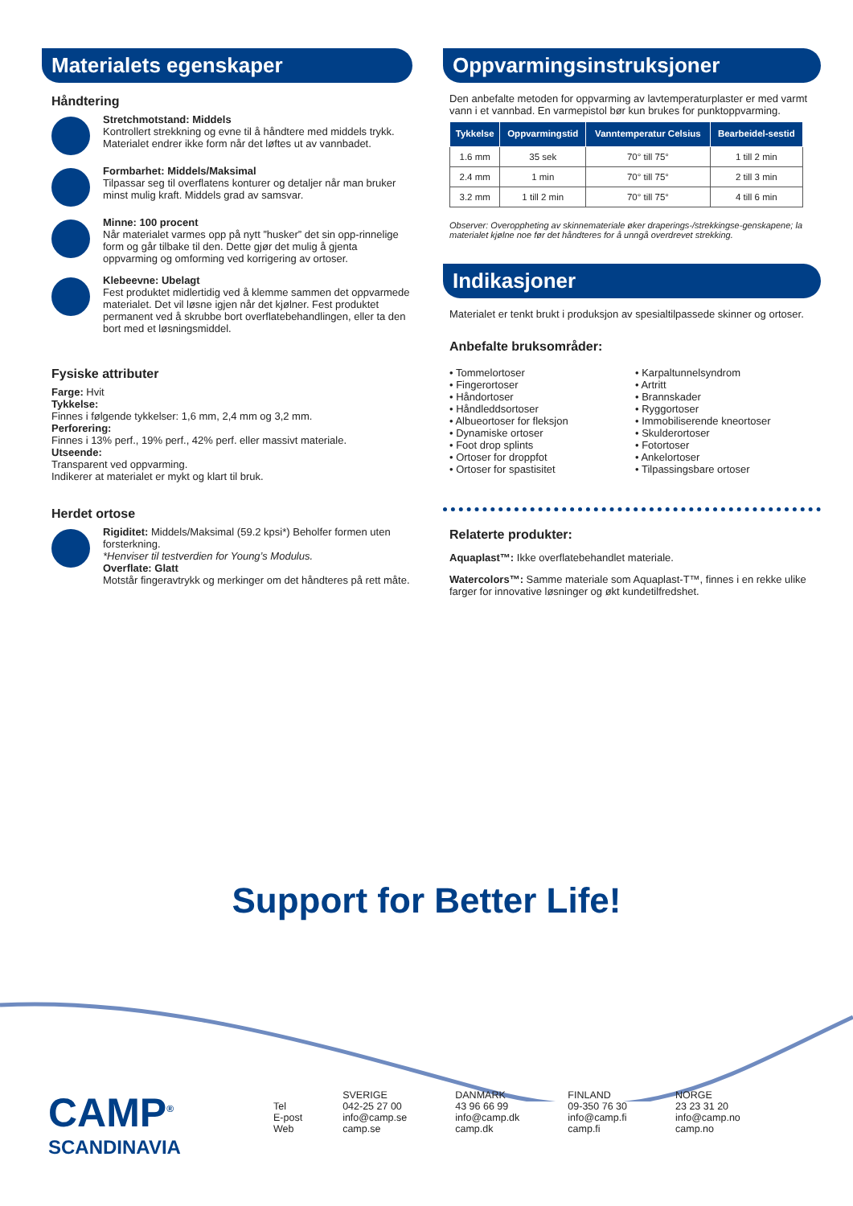Materialets egenskaper
Håndtering
Stretchmotstand: Middels
Kontrollert strekkning og evne til å håndtere med middels trykk. Materialet endrer ikke form når det løftes ut av vannbadet.
Formbarhet: Middels/Maksimal
Tilpassar seg til overflatens konturer og detaljer når man bruker minst mulig kraft. Middels grad av samsvar.
Minne: 100 procent
Når materialet varmes opp på nytt ”husker” det sin opp-rinnelige form og går tilbake til den. Dette gjør det mulig å gjenta oppvarming og omforming ved korrigering av ortoser.
Klebeevne: Ubelagt
Fest produktet midlertidig ved å klemme sammen det oppvarmede materialet. Det vil løsne igjen når det kjølner. Fest produktet permanent ved å skrubbe bort overflatebehandlingen, eller ta den bort med et løsningsmiddel.
Fysiske attributer
Farge: Hvit
Tykkelse:
Finnes i følgende tykkelser: 1,6 mm, 2,4 mm og 3,2 mm.
Perforering:
Finnes i 13% perf., 19% perf., 42% perf. eller massivt materiale.
Utseende:
Transparent ved oppvarming.
Indikerer at materialet er mykt og klart til bruk.
Herdet ortose
Rigiditet: Middels/Maksimal (59.2 kpsi*) Beholfer formen uten forsterkning.
*Henviser til testverdien for Young’s Modulus.
Overflate: Glatt
Motstår fingeravtrykk og merkinger om det håndteres på rett måte.
Oppvarmingsinstruksjoner
Den anbefalte metoden for oppvarming av lavtemperaturplaster er med varmt vann i et vannbad. En varmepistol bør kun brukes for punktoppvarming.
| Tykkelse | Oppvarmingstid | Vanntemperatur Celsius | Bearbeidel-sestid |
| --- | --- | --- | --- |
| 1.6 mm | 35 sek | 70° till 75° | 1 till 2 min |
| 2.4 mm | 1 min | 70° till 75° | 2 till 3 min |
| 3.2 mm | 1 till 2 min | 70° till 75° | 4 till 6 min |
Observer: Overoppheting av skinnemateriale øker draperings-/strekkingse-genskapene; la materialet kjølne noe før det håndteres for å unngå overdrevet strekking.
Indikasjoner
Materialet er tenkt brukt i produksjon av spesialtilpassede skinner og ortoser.
Anbefalte bruksområder:
• Tommelortoser
• Fingerortoser
• Håndortoser
• Håndleddsortoser
• Albueortoser for fleksjon
• Dynamiske ortoser
• Foot drop splints
• Ortoser for droppfot
• Ortoser for spastisitet
• Karpaltunnelsyndrom
• Artritt
• Brannskader
• Ryggortoser
• Immobiliserende kneortoser
• Skulderortoser
• Fotortoser
• Ankelortoser
• Tilpassingsbare ortoser
Relaterte produkter:
Aquaplast™: Ikke overflatebehandlet materiale.
Watercolors™: Samme materiale som Aquaplast-T™, finnes i en rekke ulike farger for innovative løsninger og økt kundetilfredshet.
Support for Better Life!
CAMP<sup>®</sup>
SCANDINAVIA
Tel
E-post
Web
SVERIGE
042-25 27 00
info@camp.se
camp.se
DANMARK
43 96 66 99
info@camp.dk
camp.dk
FINLAND
09-350 76 30
info@camp.fi
camp.fi
NORGE
23 23 31 20
info@camp.no
camp.no